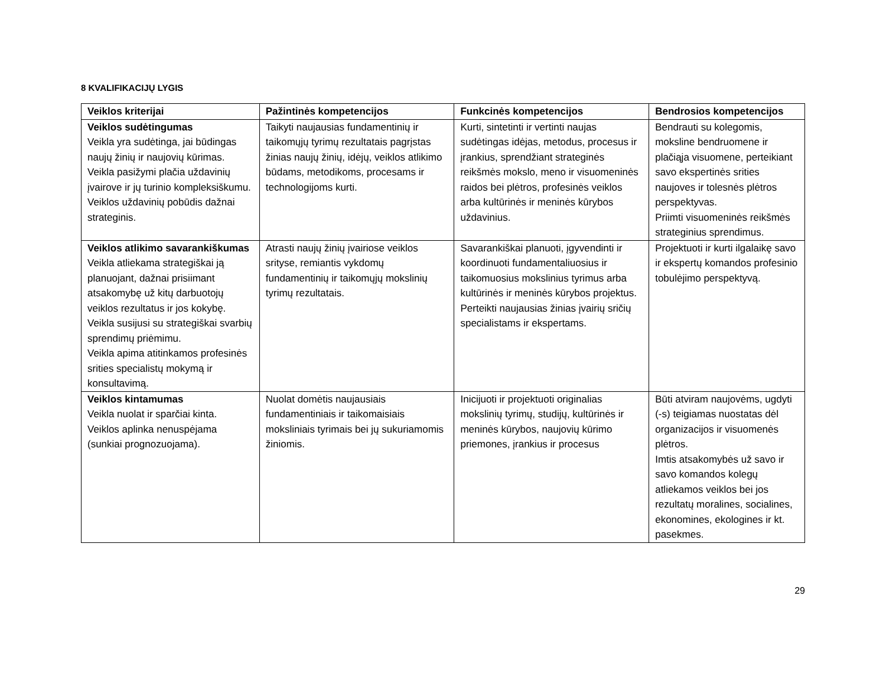8 KVALIFIKACIJŲ LYGIS
| Veiklos kriterijai | Pažintinės kompetencijos | Funkcinės kompetencijos | Bendrosios kompetencijos |
| --- | --- | --- | --- |
| Veiklos sudėtingumas Veikla yra sudėtinga, jai būdingas naujų žinių ir naujovių kūrimas. Veikla pasižymi plačia uždavinių įvairove ir jų turinio kompleksiškumu. Veiklos uždavinių pobūdis dažnai strateginis. | Taikyti naujausias fundamentinių ir taikomųjų tyrimų rezultatais pagrįstas žinias naujų žinių, idėjų, veiklos atlikimo būdams, metodikoms, procesams ir technologijoms kurti. | Kurti, sintetinti ir vertinti naujas sudėtingas idėjas, metodus, procesus ir įrankius, sprendžiant strateginės reikšmės mokslo, meno ir visuomeninės raidos bei plėtros, profesinės veiklos arba kultūrinės ir meninės kūrybos uždavinius. | Bendrauti su kolegomis, moksline bendruomene ir plačiąja visuomene, perteikiant savo ekspertinės srities naujoves ir tolesnės plėtros perspektyvas. Priimti visuomeninės reikšmės strateginius sprendimus. |
| Veiklos atlikimo savarankiškumas Veikla atliekama strategiškai ją planuojant, dažnai prisiimant atsakomybę už kitų darbuotojų veiklos rezultatus ir jos kokybę. Veikla susijusi su strategiškai svarbių sprendimų priėmimu. Veikla apima atitinkamos profesinės srities specialistų mokymą ir konsultavimą. | Atrasti naujų žinių įvairiose veiklos srityse, remiantis vykdomų fundamentinių ir taikomųjų mokslinių tyrimų rezultatais. | Savarankiškai planuoti, įgyvendinti ir koordinuoti fundamentaliuosius ir taikomuosius mokslinius tyrimus arba kultūrinės ir meninės kūrybos projektus. Perteikti naujausias žinias įvairių sričių specialistams ir ekspertams. | Projektuoti ir kurti ilgalaikę savo ir ekspertų komandos profesinio tobulėjimo perspektyvą. |
| Veiklos kintamumas Veikla nuolat ir sparčiai kinta. Veiklos aplinka nenuspėjama (sunkiai prognozuojama). | Nuolat domėtis naujausiais fundamentiniais ir taikomaisiais moksliniais tyrimais bei jų sukuriamomis žiniomis. | Inicijuoti ir projektuoti originalias mokslinių tyrimų, studijų, kultūrinės ir meninės kūrybos, naujovių kūrimo priemones, įrankius ir procesus | Būti atviram naujovėms, ugdyti (-s) teigiamas nuostatas dėl organizacijos ir visuomenės plėtros. Imtis atsakomybės už savo ir savo komandos kolegų atliekamos veiklos bei jos rezultatų moralines, socialines, ekonomines, ekologines ir kt. pasekmes. |
29